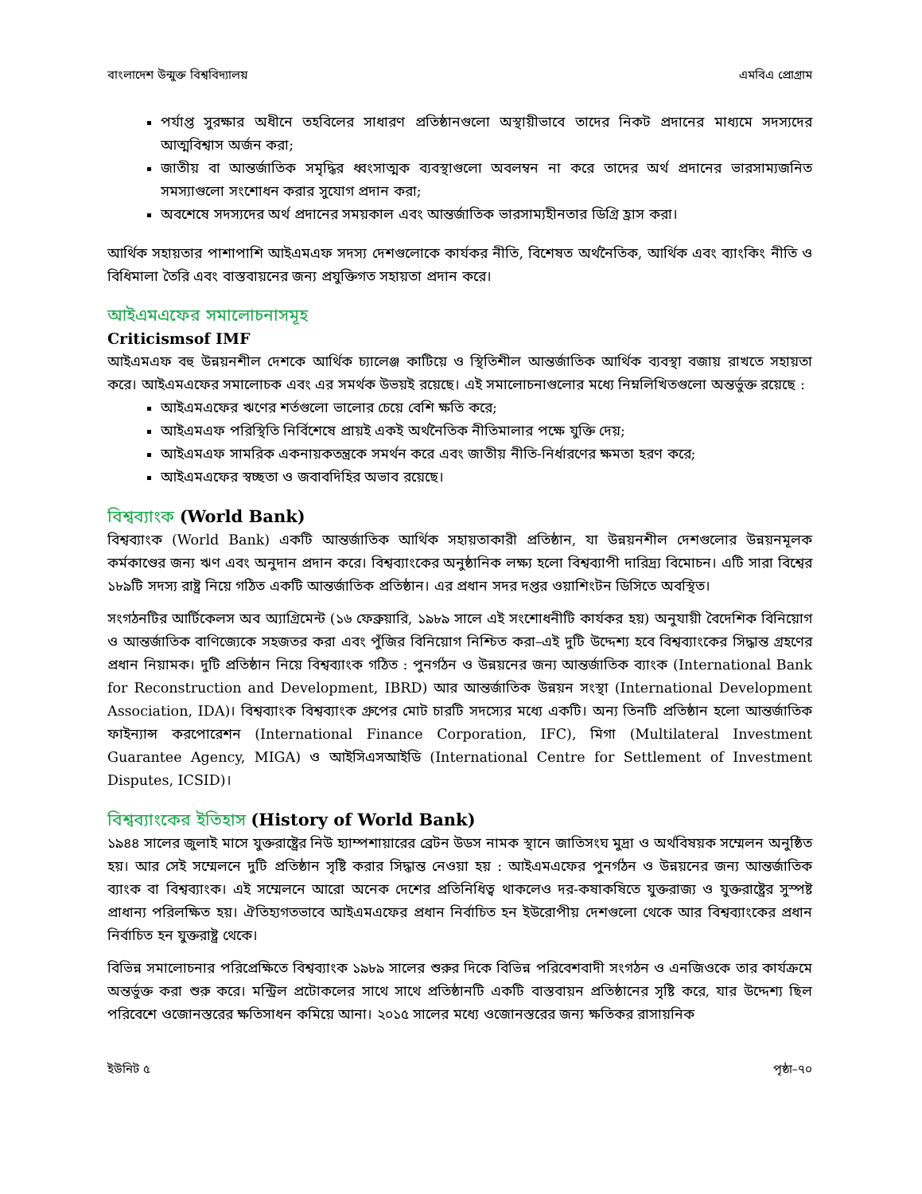বাংলাদেশ উন্মুক্ত বিশ্ববিদ্যালয় এমবিএ প্রোগ্রাম
পর্যাপ্ত সুরক্ষার অধীনে তহবিলের সাধারণ প্রতিষ্ঠানগুলো অস্থায়ীভাবে তাদের নিকট প্রদানের মাধ্যমে সদস্যদের আত্মবিশ্বাস অর্জন করা;
জাতীয় বা আন্তর্জাতিক সমৃদ্ধির ধ্বংসাত্মক ব্যবস্থাগুলো অবলম্বন না করে তাদের অর্থ প্রদানের ভারসাম্যজনিত সমস্যাগুলো সংশোধন করার সুযোগ প্রদান করা;
অবশেষে সদস্যদের অর্থ প্রদানের সময়কাল এবং আন্তর্জাতিক ভারসাম্যহীনতার ডিগ্রি হ্রাস করা।
আর্থিক সহায়তার পাশাপাশি আইএমএফ সদস্য দেশগুলোকে কার্যকর নীতি, বিশেষত অর্থনৈতিক, আর্থিক এবং ব্যাংকিং নীতি ও বিধিমালা তৈরি এবং বাস্তবায়নের জন্য প্রযুক্তিগত সহায়তা প্রদান করে।
আইএমএফের সমালোচনাসমূহ
Criticismsof IMF
আইএমএফ বহু উন্নয়নশীল দেশকে আর্থিক চ্যালেঞ্জ কাটিয়ে ও স্থিতিশীল আন্তর্জাতিক আর্থিক ব্যবস্থা বজায় রাখতে সহায়তা করে। আইএমএফের সমালোচক এবং এর সমর্থক উভয়ই রয়েছে। এই সমালোচনাগুলোর মধ্যে নিম্নলিখিতগুলো অন্তর্ভুক্ত রয়েছে :
আইএমএফের ঋণের শর্তগুলো ভালোর চেয়ে বেশি ক্ষতি করে;
আইএমএফ পরিস্থিতি নির্বিশেষে প্রায়ই একই অর্থনৈতিক নীতিমালার পক্ষে যুক্তি দেয়;
আইএমএফ সামরিক একনায়কতন্ত্রকে সমর্থন করে এবং জাতীয় নীতি-নির্ধারণের ক্ষমতা হরণ করে;
আইএমএফের স্বচ্ছতা ও জবাবদিহির অভাব রয়েছে।
বিশ্বব্যাংক (World Bank)
বিশ্বব্যাংক (World Bank) একটি আন্তর্জাতিক আর্থিক সহায়তাকারী প্রতিষ্ঠান, যা উন্নয়নশীল দেশগুলোর উন্নয়নমূলক কর্মকাণ্ডের জন্য ঋণ এবং অনুদান প্রদান করে। বিশ্বব্যাংকের অনুষ্ঠানিক লক্ষ্য হলো বিশ্বব্যাপী দারিদ্র্য বিমোচন। এটি সারা বিশ্বের ১৮৯টি সদস্য রাষ্ট্র নিয়ে গঠিত একটি আন্তর্জাতিক প্রতিষ্ঠান। এর প্রধান সদর দপ্তর ওয়াশিংটন ডিসিতে অবস্থিত।
সংগঠনটির আর্টিকেলস অব অ্যাগ্রিমেন্ট (১৬ ফেব্রুয়ারি, ১৯৮৯ সালে এই সংশোধনীটি কার্যকর হয়) অনুযায়ী বৈদেশিক বিনিয়োগ ও আন্তর্জাতিক বাণিজ্যেকে সহজতর করা এবং পুঁজির বিনিয়োগ নিশ্চিত করা–এই দুটি উদ্দেশ্য হবে বিশ্বব্যাংকের সিদ্ধান্ত গ্রহণের প্রধান নিয়ামক। দুটি প্রতিষ্ঠান নিয়ে বিশ্বব্যাংক গঠিত : পুনর্গঠন ও উন্নয়নের জন্য আন্তর্জাতিক ব্যাংক (International Bank for Reconstruction and Development, IBRD) আর আন্তর্জাতিক উন্নয়ন সংস্থা (International Development Association, IDA)। বিশ্বব্যাংক বিশ্বব্যাংক গ্রুপের মোট চারটি সদস্যের মধ্যে একটি। অন্য তিনটি প্রতিষ্ঠান হলো আন্তর্জাতিক ফাইন্যান্স করপোরেশন (International Finance Corporation, IFC), মিগা (Multilateral Investment Guarantee Agency, MIGA) ও আইসিএসআইডি (International Centre for Settlement of Investment Disputes, ICSID)।
বিশ্বব্যাংকের ইতিহাস (History of World Bank)
১৯৪৪ সালের জুলাই মাসে যুক্তরাষ্ট্রের নিউ হ্যাম্পশায়ারের ব্রেটন উডস নামক স্থানে জাতিসংঘ মুদ্রা ও অর্থবিষয়ক সম্মেলন অনুষ্ঠিত হয়। আর সেই সম্মেলনে দুটি প্রতিষ্ঠান সৃষ্টি করার সিদ্ধান্ত নেওয়া হয় : আইএমএফের পুনর্গঠন ও উন্নয়নের জন্য আন্তর্জাতিক ব্যাংক বা বিশ্বব্যাংক। এই সম্মেলনে আরো অনেক দেশের প্রতিনিধিত্ব থাকলেও দর-কষাকষিতে যুক্তরাজ্য ও যুক্তরাষ্ট্রের সুস্পষ্ট প্রাধান্য পরিলক্ষিত হয়। ঐতিহ্যগতভাবে আইএমএফের প্রধান নির্বাচিত হন ইউরোপীয় দেশগুলো থেকে আর বিশ্বব্যাংকের প্রধান নির্বাচিত হন যুক্তরাষ্ট্র থেকে।
বিভিন্ন সমালোচনার পরিপ্রেক্ষিতে বিশ্বব্যাংক ১৯৮৯ সালের শুরুর দিকে বিভিন্ন পরিবেশবাদী সংগঠন ও এনজিওকে তার কার্যক্রমে অন্তর্ভুক্ত করা শুরু করে। মন্ট্রিল প্রটোকলের সাথে সাথে প্রতিষ্ঠানটি একটি বাস্তবায়ন প্রতিষ্ঠানের সৃষ্টি করে, যার উদ্দেশ্য ছিল পরিবেশে ওজোনস্তরের ক্ষতিসাধন কমিয়ে আনা। ২০১৫ সালের মধ্যে ওজোনস্তরের জন্য ক্ষতিকর রাসায়নিক
ইউনিট ৫ পৃষ্ঠা–৭০